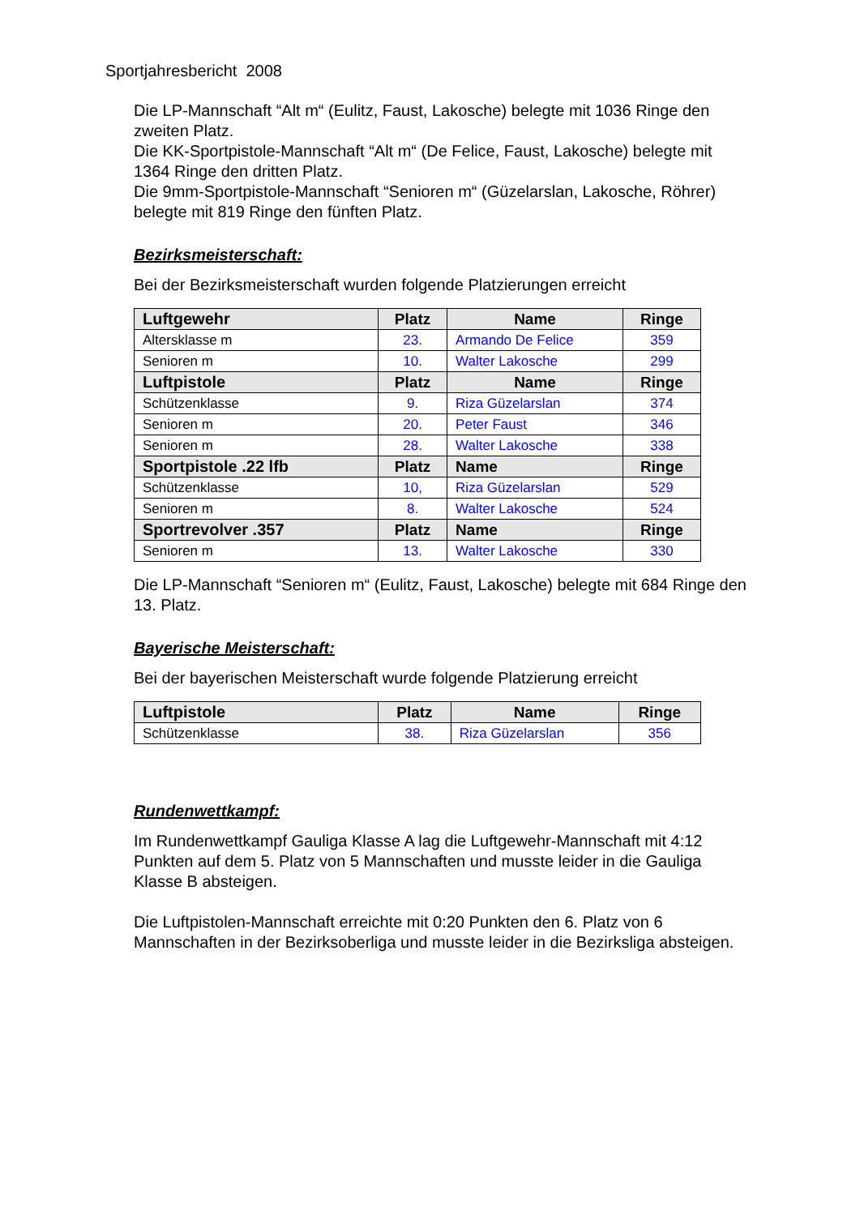Sportjahresbericht 2008
Die LP-Mannschaft “Alt m“ (Eulitz, Faust, Lakosche) belegte mit 1036 Ringe den zweiten Platz.
Die KK-Sportpistole-Mannschaft “Alt m“ (De Felice, Faust, Lakosche) belegte mit 1364 Ringe den dritten Platz.
Die 9mm-Sportpistole-Mannschaft “Senioren m“ (Güzelarslan, Lakosche, Röhrer) belegte mit 819 Ringe den fünften Platz.
Bezirksmeisterschaft:
Bei der Bezirksmeisterschaft wurden folgende Platzierungen erreicht
| Luftgewehr | Platz | Name | Ringe |
| --- | --- | --- | --- |
| Altersklasse m | 23. | Armando De Felice | 359 |
| Senioren m | 10. | Walter Lakosche | 299 |
| Luftpistole | Platz | Name | Ringe |
| Schützenklasse | 9. | Riza Güzelarslan | 374 |
| Senioren m | 20. | Peter Faust | 346 |
| Senioren m | 28. | Walter Lakosche | 338 |
| Sportpistole .22 lfb | Platz | Name | Ringe |
| Schützenklasse | 10, | Riza Güzelarslan | 529 |
| Senioren m | 8. | Walter Lakosche | 524 |
| Sportrevolver .357 | Platz | Name | Ringe |
| Senioren m | 13. | Walter Lakosche | 330 |
Die LP-Mannschaft “Senioren m“ (Eulitz, Faust, Lakosche) belegte mit 684 Ringe den 13. Platz.
Bayerische Meisterschaft:
Bei der bayerischen Meisterschaft wurde folgende Platzierung erreicht
| Luftpistole | Platz | Name | Ringe |
| --- | --- | --- | --- |
| Schützenklasse | 38. | Riza Güzelarslan | 356 |
Rundenwettkampf:
Im Rundenwettkampf Gauliga Klasse A lag die Luftgewehr-Mannschaft mit 4:12 Punkten auf dem 5. Platz von 5 Mannschaften und musste leider in die Gauliga Klasse B absteigen.
Die Luftpistolen-Mannschaft erreichte mit 0:20 Punkten den 6. Platz von 6 Mannschaften in der Bezirksoberliga und musste leider in die Bezirksliga absteigen.